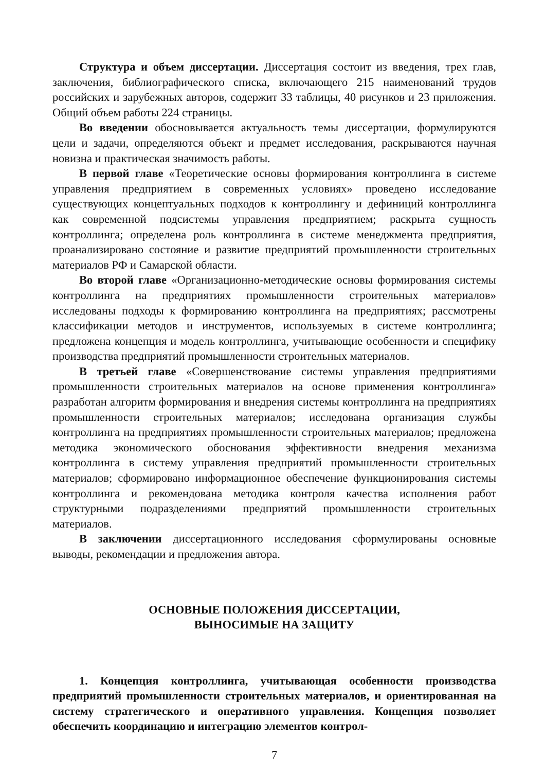Структура и объем диссертации. Диссертация состоит из введения, трех глав, заключения, библиографического списка, включающего 215 наименований трудов российских и зарубежных авторов, содержит 33 таблицы, 40 рисунков и 23 приложения. Общий объем работы 224 страницы.
Во введении обосновывается актуальность темы диссертации, формулируются цели и задачи, определяются объект и предмет исследования, раскрываются научная новизна и практическая значимость работы.
В первой главе «Теоретические основы формирования контроллинга в системе управления предприятием в современных условиях» проведено исследование существующих концептуальных подходов к контроллингу и дефиниций контроллинга как современной подсистемы управления предприятием; раскрыта сущность контроллинга; определена роль контроллинга в системе менеджмента предприятия, проанализировано состояние и развитие предприятий промышленности строительных материалов РФ и Самарской области.
Во второй главе «Организационно-методические основы формирования системы контроллинга на предприятиях промышленности строительных материалов» исследованы подходы к формированию контроллинга на предприятиях; рассмотрены классификации методов и инструментов, используемых в системе контроллинга; предложена концепция и модель контроллинга, учитывающие особенности и специфику производства предприятий промышленности строительных материалов.
В третьей главе «Совершенствование системы управления предприятиями промышленности строительных материалов на основе применения контроллинга» разработан алгоритм формирования и внедрения системы контроллинга на предприятиях промышленности строительных материалов; исследована организация службы контроллинга на предприятиях промышленности строительных материалов; предложена методика экономического обоснования эффективности внедрения механизма контроллинга в систему управления предприятий промышленности строительных материалов; сформировано информационное обеспечение функционирования системы контроллинга и рекомендована методика контроля качества исполнения работ структурными подразделениями предприятий промышленности строительных материалов.
В заключении диссертационного исследования сформулированы основные выводы, рекомендации и предложения автора.
ОСНОВНЫЕ ПОЛОЖЕНИЯ ДИССЕРТАЦИИ,
ВЫНОСИМЫЕ НА ЗАЩИТУ
1. Концепция контроллинга, учитывающая особенности производства предприятий промышленности строительных материалов, и ориентированная на систему стратегического и оперативного управления. Концепция позволяет обеспечить координацию и интеграцию элементов контрол-
7